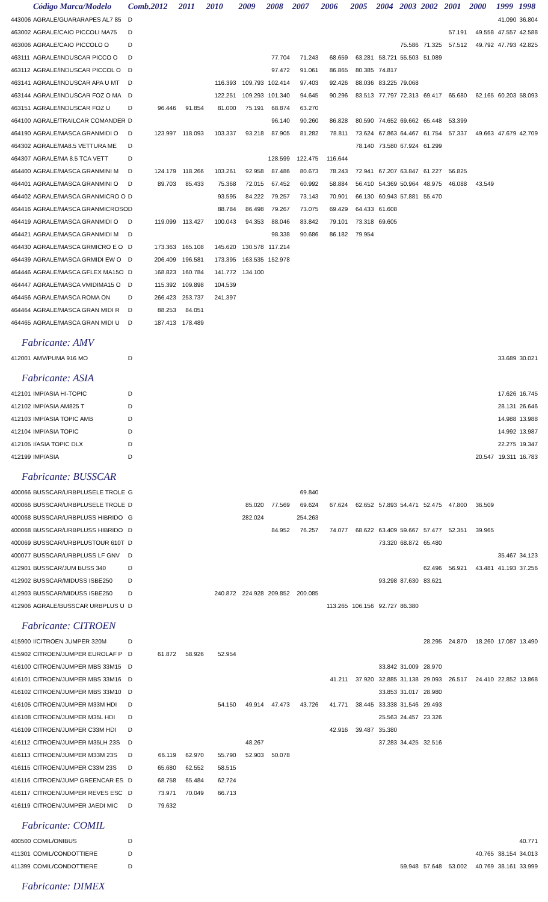| | Código Marca/Modelo | Comb. | 2012 | 2011 | 2010 | 2009 | 2008 | 2007 | 2006 | 2005 | 2004 | 2003 | 2002 | 2001 | 2000 | 1999 | 1998 |
| --- | --- | --- | --- | --- | --- | --- | --- | --- | --- | --- | --- | --- | --- | --- | --- | --- | --- |
| 443006 | AGRALE/GUARARAPES AL7 85 | D | | | | | | | | | | | | | | 41.090 | 36.804 |
| 463002 | AGRALE/CAIO PICCOLI MA75 | D | | | | | | | | | | | | 57.191 | 49.558 | 47.557 | 42.588 |
| 463006 | AGRALE/CAIO PICCOLO O | D | | | | | | | | | | 75.586 | 71.325 | 57.512 | 49.792 | 47.793 | 42.825 |
| 463111 | AGRALE/INDUSCAR PICCO O | D | | | | | 77.704 | 71.243 | 68.659 | 63.281 | 58.721 | 55.503 | 51.089 | | | | |
| 463112 | AGRALE/INDUSCAR PICCOL O | D | | | | | 97.472 | 91.061 | 86.865 | 80.385 | 74.817 | | | | | | |
| 463141 | AGRALE/INDUSCAR APA U MT | D | | | 116.393 | 109.793 | 102.414 | 97.403 | 92.426 | 88.036 | 83.225 | 79.068 | | | | | |
| 463144 | AGRALE/INDUSCAR FOZ O MA | D | | | 122.251 | 109.293 | 101.340 | 94.645 | 90.296 | 83.513 | 77.797 | 72.313 | 69.417 | 65.680 | 62.165 | 60.203 | 58.093 |
| 463151 | AGRALE/INDUSCAR FOZ U | D | 96.446 | 91.854 | 81.000 | 75.191 | 68.874 | 63.270 | | | | | | | | | |
| 464100 | AGRALE/TRAILCAR COMANDER | D | | | | | 96.140 | 90.260 | 86.828 | 80.590 | 74.652 | 69.662 | 65.448 | 53.399 | | | |
| 464190 | AGRALE/MASCA GRANMIDI O | D | 123.997 | 118.093 | 103.337 | 93.218 | 87.905 | 81.282 | 78.811 | 73.624 | 67.863 | 64.467 | 61.754 | 57.337 | 49.663 | 47.679 | 42.709 |
| 464302 | AGRALE/MA8.5 VETTURA ME | D | | | | | | | | 78.140 | 73.580 | 67.924 | 61.299 | | | | |
| 464307 | AGRALE/MA 8.5 TCA VETT | D | | | | | 128.599 | 122.475 | 116.644 | | | | | | | | |
| 464400 | AGRALE/MASCA GRANMINI M | D | 124.179 | 118.266 | 103.261 | 92.958 | 87.486 | 80.673 | 78.243 | 72.941 | 67.207 | 63.847 | 61.227 | 56.825 | | | |
| 464401 | AGRALE/MASCA GRANMINI O | D | 89.703 | 85.433 | 75.368 | 72.015 | 67.452 | 60.992 | 58.884 | 56.410 | 54.369 | 50.964 | 48.975 | 46.088 | 43.549 | | |
| 464402 | AGRALE/MASCA GRANMICRO O | D | | | 93.595 | 84.222 | 79.257 | 73.143 | 70.901 | 66.130 | 60.943 | 57.881 | 55.470 | | | | |
| 464416 | AGRALE/MASCA GRANMICROSO | D | | | 88.784 | 86.498 | 79.267 | 73.075 | 69.429 | 64.433 | 61.608 | | | | | | |
| 464419 | AGRALE/MASCA GRANMIDI O | D | 119.099 | 113.427 | 100.043 | 94.353 | 88.046 | 83.842 | 79.101 | 73.318 | 69.605 | | | | | | |
| 464421 | AGRALE/MASCA GRANMIDI M | D | | | | | 98.338 | 90.686 | 86.182 | 79.954 | | | | | | | |
| 464430 | AGRALE/MASCA GRMICRO E O | D | 173.363 | 165.108 | 145.620 | 130.578 | 117.214 | | | | | | | | | | |
| 464439 | AGRALE/MASCA GRMIDI EW O | D | 206.409 | 196.581 | 173.395 | 163.535 | 152.978 | | | | | | | | | | |
| 464446 | AGRALE/MASCA GFLEX MA15O | D | 168.823 | 160.784 | 141.772 | 134.100 | | | | | | | | | | | |
| 464447 | AGRALE/MASCA VMIDIMA15 O | D | 115.392 | 109.898 | 104.539 | | | | | | | | | | | | |
| 464456 | AGRALE/MASCA ROMA ON | D | 266.423 | 253.737 | 241.397 | | | | | | | | | | | | |
| 464464 | AGRALE/MASCA GRAN MIDI R | D | 88.253 | 84.051 | | | | | | | | | | | | | |
| 464465 | AGRALE/MASCA GRAN MIDI U | D | 187.413 | 178.489 | | | | | | | | | | | | | |
| Fabricante: AMV | | | | | | | | | | | | | | | | | |
| 412001 | AMV/PUMA 916 MO | D | | | | | | | | | | | | | | 33.689 | 30.021 |
| Fabricante: ASIA | | | | | | | | | | | | | | | | | |
| 412101 | IMP/ASIA HI-TOPIC | D | | | | | | | | | | | | | | 17.626 | 16.745 |
| 412102 | IMP/ASIA AM825 T | D | | | | | | | | | | | | | | 28.131 | 26.646 |
| 412103 | IMP/ASIA TOPIC AMB | D | | | | | | | | | | | | | | 14.988 | 13.988 |
| 412104 | IMP/ASIA TOPIC | D | | | | | | | | | | | | | | 14.992 | 13.987 |
| 412105 | I/ASIA TOPIC DLX | D | | | | | | | | | | | | | | 22.275 | 19.347 |
| 412199 | IMP/ASIA | D | | | | | | | | | | | | | 20.547 | 19.311 | 16.783 |
| Fabricante: BUSSCAR | | | | | | | | | | | | | | | | | |
| 400066 | BUSSCAR/URBPLUSELE TROLE | G | | | | | | 69.840 | | | | | | | | | |
| 400066 | BUSSCAR/URBPLUSELE TROLE | D | | | | 85.020 | 77.569 | 69.624 | 67.624 | 62.652 | 57.893 | 54.471 | 52.475 | 47.800 | 36.509 | | |
| 400068 | BUSSCAR/URBPLUSS HIBRIDO | G | | | | 282.024 | | 254.263 | | | | | | | | | |
| 400068 | BUSSCAR/URBPLUSS HIBRIDO | D | | | | | 84.952 | 76.257 | 74.077 | 68.622 | 63.409 | 59.667 | 57.477 | 52.351 | 39.965 | | |
| 400069 | BUSSCAR/URBPLUSTOUR 610T | D | | | | | | | | | 73.320 | 68.872 | 65.480 | | | | |
| 400077 | BUSSCAR/URBPLUSS LF GNV | D | | | | | | | | | | | | | | 35.467 | 34.123 |
| 412901 | BUSSCAR/JUM BUSS 340 | D | | | | | | | | | | | 62.496 | 56.921 | 43.481 | 41.193 | 37.256 |
| 412902 | BUSSCAR/MIDUSS ISBE250 | D | | | | | | | | | 93.298 | 87.630 | 83.621 | | | | |
| 412903 | BUSSCAR/MIDUSS ISBE250 | D | | | 240.872 | 224.928 | 209.852 | 200.085 | | | | | | | | | |
| 412906 | AGRALE/BUSSCAR URBPLUS U | D | | | | | | | 113.265 | 106.156 | 92.727 | 86.380 | | | | | |
| Fabricante: CITROEN | | | | | | | | | | | | | | | | | |
| 415900 | I/CITROEN JUMPER 320M | D | | | | | | | | | | | 28.295 | 24.870 | 18.260 | 17.087 | 13.490 |
| 415902 | CITROEN/JUMPER EUROLAF P | D | 61.872 | 58.926 | 52.954 | | | | | | | | | | | | |
| 416100 | CITROEN/JUMPER MBS 33M15 | D | | | | | | | | | 33.842 | 31.009 | 28.970 | | | | |
| 416101 | CITROEN/JUMPER MBS 33M16 | D | | | | | | | 41.211 | 37.920 | 32.885 | 31.138 | 29.093 | 26.517 | 24.410 | 22.852 | 13.868 |
| 416102 | CITROEN/JUMPER MBS 33M10 | D | | | | | | | | | 33.853 | 31.017 | 28.980 | | | | |
| 416105 | CITROEN/JUMPER M33M HDI | D | | | 54.150 | 49.914 | 47.473 | 43.726 | 41.771 | 38.445 | 33.338 | 31.546 | 29.493 | | | | |
| 416108 | CITROEN/JUMPER M35L HDI | D | | | | | | | | | 25.563 | 24.457 | 23.326 | | | | |
| 416109 | CITROEN/JUMPER C33M HDI | D | | | | | | | 42.916 | 39.487 | 35.380 | | | | | | |
| 416112 | CITROEN/JUMPER M35LH 23S | D | | | | 48.267 | | | | | 37.283 | 34.425 | 32.516 | | | | |
| 416113 | CITROEN/JUMPER M33M 23S | D | 66.119 | 62.970 | 55.790 | 52.903 | 50.078 | | | | | | | | | | |
| 416115 | CITROEN/JUMPER C33M 23S | D | 65.680 | 62.552 | 58.515 | | | | | | | | | | | | |
| 416116 | CITROEN/JUMP GREENCAR ES | D | 68.758 | 65.484 | 62.724 | | | | | | | | | | | | |
| 416117 | CITROEN/JUMPER REVES ESC | D | 73.971 | 70.049 | 66.713 | | | | | | | | | | | | |
| 416119 | CITROEN/JUMPER JAEDI MIC | D | 79.632 | | | | | | | | | | | | | | |
| Fabricante: COMIL | | | | | | | | | | | | | | | | | |
| 400500 | COMIL/ONIBUS | D | | | | | | | | | | | | | | | 40.771 |
| 411301 | COMIL/CONDOTTIERE | D | | | | | | | | | | | | | 40.765 | 38.154 | 34.013 |
| 411399 | COMIL/CONDOTTIERE | D | | | | | | | | | | 59.948 | 57.648 | 53.002 | 40.769 | 38.161 | 33.999 |
| Fabricante: DIMEX | | | | | | | | | | | | | | | | | |